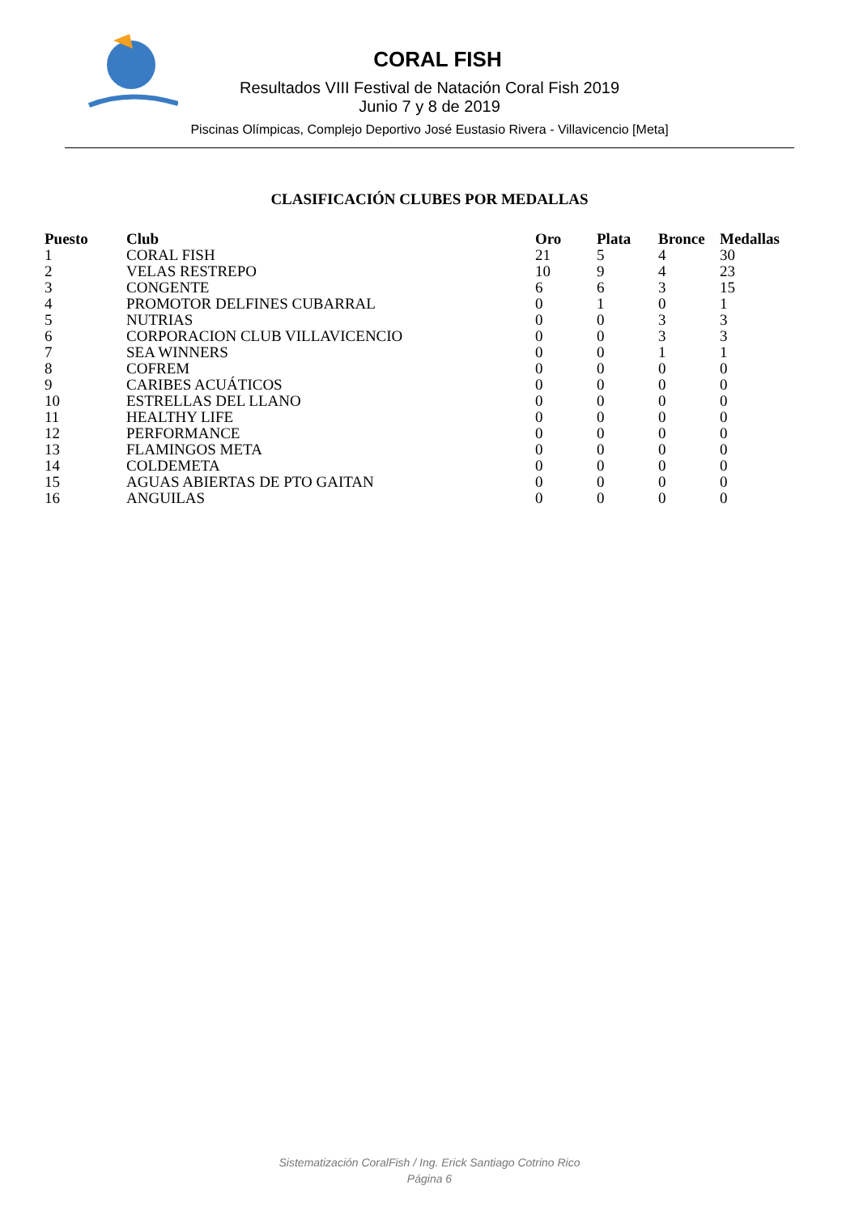CORAL FISH
Resultados VIII Festival de Natación Coral Fish 2019
Junio 7 y 8 de 2019
Piscinas Olímpicas, Complejo Deportivo José Eustasio Rivera - Villavicencio [Meta]
CLASIFICACIÓN CLUBES POR MEDALLAS
| Puesto | Club | Oro | Plata | Bronce | Medallas |
| --- | --- | --- | --- | --- | --- |
| 1 | CORAL FISH | 21 | 5 | 4 | 30 |
| 2 | VELAS RESTREPO | 10 | 9 | 4 | 23 |
| 3 | CONGENTE | 6 | 6 | 3 | 15 |
| 4 | PROMOTOR DELFINES CUBARRAL | 0 | 1 | 0 | 1 |
| 5 | NUTRIAS | 0 | 0 | 3 | 3 |
| 6 | CORPORACION CLUB VILLAVICENCIO | 0 | 0 | 3 | 3 |
| 7 | SEA WINNERS | 0 | 0 | 1 | 1 |
| 8 | COFREM | 0 | 0 | 0 | 0 |
| 9 | CARIBES ACUÁTICOS | 0 | 0 | 0 | 0 |
| 10 | ESTRELLAS DEL LLANO | 0 | 0 | 0 | 0 |
| 11 | HEALTHY LIFE | 0 | 0 | 0 | 0 |
| 12 | PERFORMANCE | 0 | 0 | 0 | 0 |
| 13 | FLAMINGOS META | 0 | 0 | 0 | 0 |
| 14 | COLDEMETA | 0 | 0 | 0 | 0 |
| 15 | AGUAS ABIERTAS DE PTO GAITAN | 0 | 0 | 0 | 0 |
| 16 | ANGUILAS | 0 | 0 | 0 | 0 |
Sistematización CoralFish / Ing. Erick Santiago Cotrino Rico
Página 6